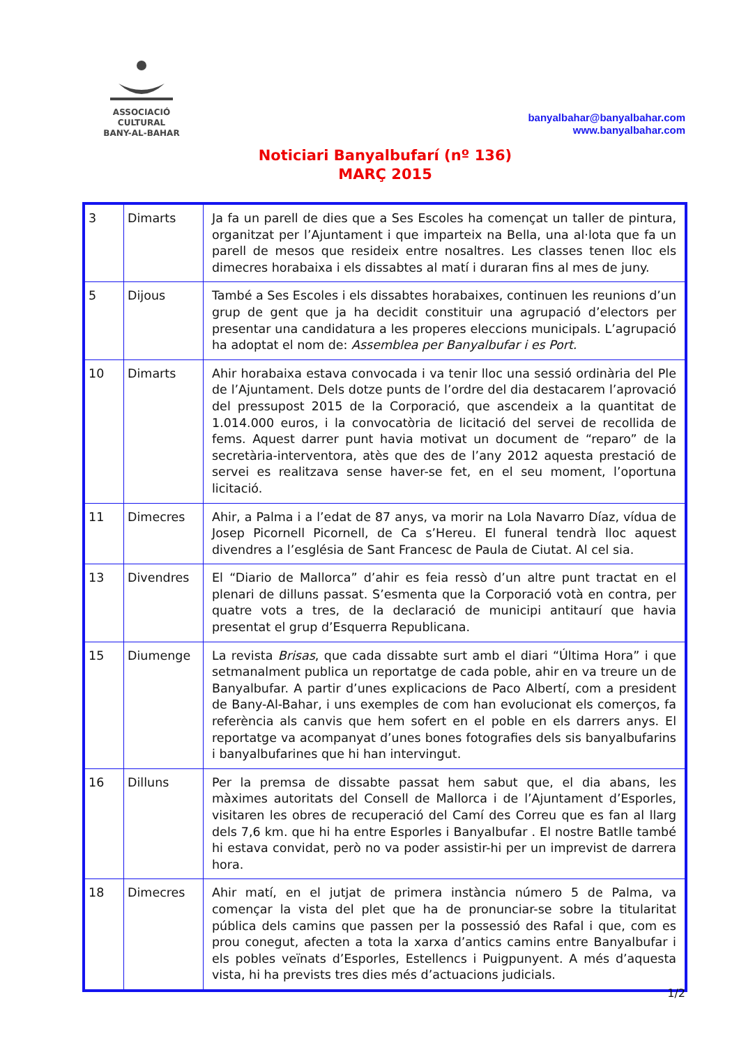ASSOCIACIÓ CULTURAL
BANY-AL-BAHAR
banyalbahar@banyalbahar.com
www.banyalbahar.com
Noticiari Banyalbufarí (nº 136)
MARÇ 2015
| 3 | Dimarts | Ja fa un parell de dies que a Ses Escoles ha començat un taller de pintura, organitzat per l’Ajuntament i que imparteix na Bella, una al·lota que fa un parell de mesos que resideix entre nosaltres. Les classes tenen lloc els dimecres horabaixa i els dissabtes al matí i duraran fins al mes de juny. |
| 5 | Dijous | També a Ses Escoles i els dissabtes horabaixes, continuen les reunions d’un grup de gent que ja ha decidit constituir una agrupació d’electors per presentar una candidatura a les properes eleccions municipals. L’agrupació ha adoptat el nom de: Assemblea per Banyalbufar i es Port. |
| 10 | Dimarts | Ahir horabaixa estava convocada i va tenir lloc una sessió ordinària del Ple de l’Ajuntament. Dels dotze punts de l’ordre del dia destacarem l’aprovació del pressupost 2015 de la Corporació, que ascendeix a la quantitat de 1.014.000 euros, i la convocatòria de licitació del servei de recollida de fems. Aquest darrer punt havia motivat un document de “reparo” de la secretària-interventora, atès que des de l’any 2012 aquesta prestació de servei es realitzava sense haver-se fet, en el seu moment, l’oportuna licitació. |
| 11 | Dimecres | Ahir, a Palma i a l’edat de 87 anys, va morir na Lola Navarro Díaz, vídua de Josep Picornell Picornell, de Ca s’Hereu. El funeral tendrà lloc aquest divendres a l’església de Sant Francesc de Paula de Ciutat. Al cel sia. |
| 13 | Divendres | El “Diario de Mallorca” d’ahir es feia ressò d’un altre punt tractat en el plenari de dilluns passat. S’esmenta que la Corporació votà en contra, per quatre vots a tres, de la declaració de municipi antitaurí que havia presentat el grup d’Esquerra Republicana. |
| 15 | Diumenge | La revista Brisas , que cada dissabte surt amb el diari “Última Hora” i que setmanalment publica un reportatge de cada poble, ahir en va treure un de Banyalbufar. A partir d’unes explicacions de Paco Albertí, com a president de Bany-Al-Bahar, i uns exemples de com han evolucionat els comerços, fa referència als canvis que hem sofert en el poble en els darrers anys. El reportatge va acompanyat d’unes bones fotografies dels sis banyalbufarins i banyalbufarines que hi han intervingut. |
| 16 | Dilluns | Per la premsa de dissabte passat hem sabut que, el dia abans, les màximes autoritats del Consell de Mallorca i de l’Ajuntament d’Esporles, visitaren les obres de recuperació del Camí des Correu que es fan al llarg dels 7,6 km. que hi ha entre Esporles i Banyalbufar . El nostre Batlle també hi estava convidat, però no va poder assistir-hi per un imprevist de darrera hora. |
| 18 | Dimecres | Ahir matí, en el jutjat de primera instància número 5 de Palma, va començar la vista del plet que ha de pronunciar-se sobre la titularitat pública dels camins que passen per la possessió des Rafal i que, com es prou conegut, afecten a tota la xarxa d’antics camins entre Banyalbufar i els pobles veïnats d’Esporles, Estellencs i Puigpunyent. A més d’aquesta vista, hi ha prevists tres dies més d’actuacions judicials. |
1/2